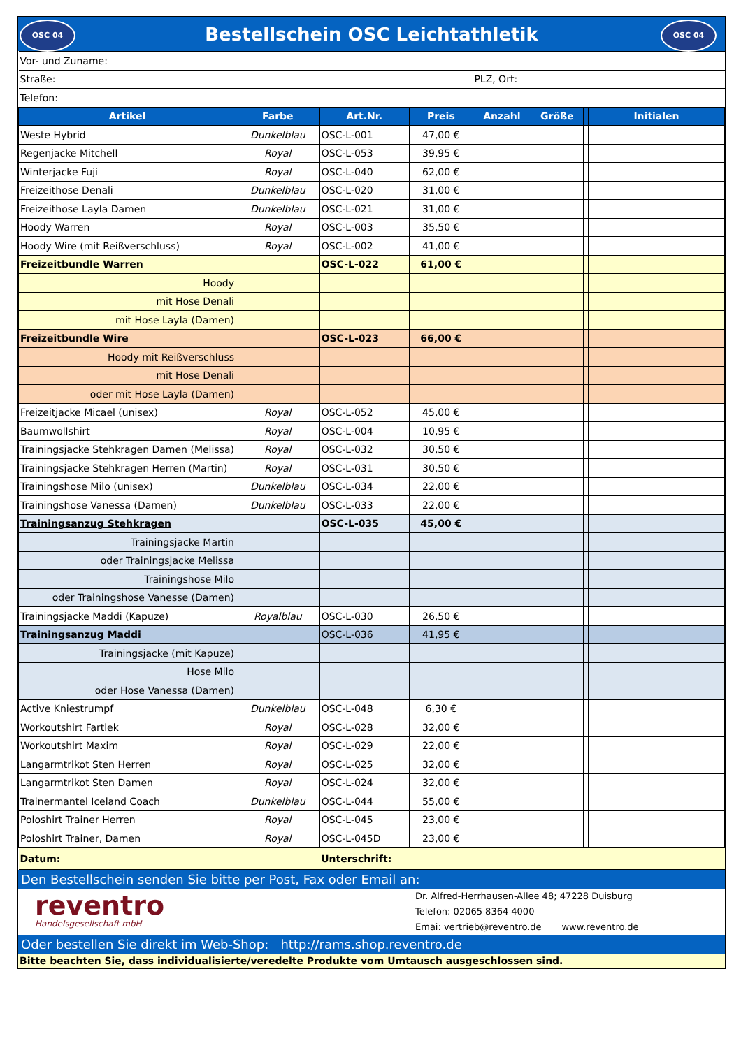OSC 04 Bestellschein OSC Leichtathletik OSC 04
| Vor- und Zuname: | | | | | | | |
| Straße: | | | | PLZ, Ort: | | | |
| Telefon: | | | | | | | |
| Artikel | Farbe | Art.Nr. | Preis | Anzahl | Größe | | Initialen |
| Weste Hybrid | Dunkelblau | OSC-L-001 | 47,00 € | | | | |
| Regenjacke Mitchell | Royal | OSC-L-053 | 39,95 € | | | | |
| Winterjacke Fuji | Royal | OSC-L-040 | 62,00 € | | | | |
| Freizeithose Denali | Dunkelblau | OSC-L-020 | 31,00 € | | | | |
| Freizeithose Layla Damen | Dunkelblau | OSC-L-021 | 31,00 € | | | | |
| Hoody Warren | Royal | OSC-L-003 | 35,50 € | | | | |
| Hoody Wire (mit Reißverschluss) | Royal | OSC-L-002 | 41,00 € | | | | |
| Freizeitbundle Warren | | OSC-L-022 | 61,00 € | | | | |
| Hoody | | | | | | | |
| mit Hose Denali | | | | | | | |
| mit Hose Layla (Damen) | | | | | | | |
| Freizeitbundle Wire | | OSC-L-023 | 66,00 € | | | | |
| Hoody mit Reißverschluss | | | | | | | |
| mit Hose Denali | | | | | | | |
| oder mit Hose Layla (Damen) | | | | | | | |
| Freizeitjacke Micael (unisex) | Royal | OSC-L-052 | 45,00 € | | | | |
| Baumwollshirt | Royal | OSC-L-004 | 10,95 € | | | | |
| Trainingsjacke Stehkragen Damen (Melissa) | Royal | OSC-L-032 | 30,50 € | | | | |
| Trainingsjacke Stehkragen Herren (Martin) | Royal | OSC-L-031 | 30,50 € | | | | |
| Trainingshose Milo (unisex) | Dunkelblau | OSC-L-034 | 22,00 € | | | | |
| Trainingshose Vanessa (Damen) | Dunkelblau | OSC-L-033 | 22,00 € | | | | |
| Trainingsanzug Stehkragen | | OSC-L-035 | 45,00 € | | | | |
| Trainingsjacke Martin | | | | | | | |
| oder Trainingsjacke Melissa | | | | | | | |
| Trainingshose Milo | | | | | | | |
| oder Trainingshose Vanesse (Damen) | | | | | | | |
| Trainingsjacke Maddi (Kapuze) | Royalblau | OSC-L-030 | 26,50 € | | | | |
| Trainingsanzug Maddi | | OSC-L-036 | 41,95 € | | | | |
| Trainingsjacke (mit Kapuze) | | | | | | | |
| Hose Milo | | | | | | | |
| oder Hose Vanessa (Damen) | | | | | | | |
| Active Kniestrumpf | Dunkelblau | OSC-L-048 | 6,30 € | | | | |
| Workoutshirt Fartlek | Royal | OSC-L-028 | 32,00 € | | | | |
| Workoutshirt Maxim | Royal | OSC-L-029 | 22,00 € | | | | |
| Langarmtrikot Sten Herren | Royal | OSC-L-025 | 32,00 € | | | | |
| Langarmtrikot Sten Damen | Royal | OSC-L-024 | 32,00 € | | | | |
| Trainermantel Iceland Coach | Dunkelblau | OSC-L-044 | 55,00 € | | | | |
| Poloshirt Trainer Herren | Royal | OSC-L-045 | 23,00 € | | | | |
| Poloshirt Trainer, Damen | Royal | OSC-L-045D | 23,00 € | | | | |
| Datum: | | Unterschrift: | | | | | |
Den Bestellschein senden Sie bitte per Post, Fax oder Email an:
reventro
Handelsgesellschaft mbH
Dr. Alfred-Herrhausen-Allee 48; 47228 Duisburg
Telefon: 02065 8364 4000
Emai: vertrieb@reventro.de www.reventro.de
Oder bestellen Sie direkt im Web-Shop: http://rams.shop.reventro.de
Bitte beachten Sie, dass individualisierte/veredelte Produkte vom Umtausch ausgeschlossen sind.